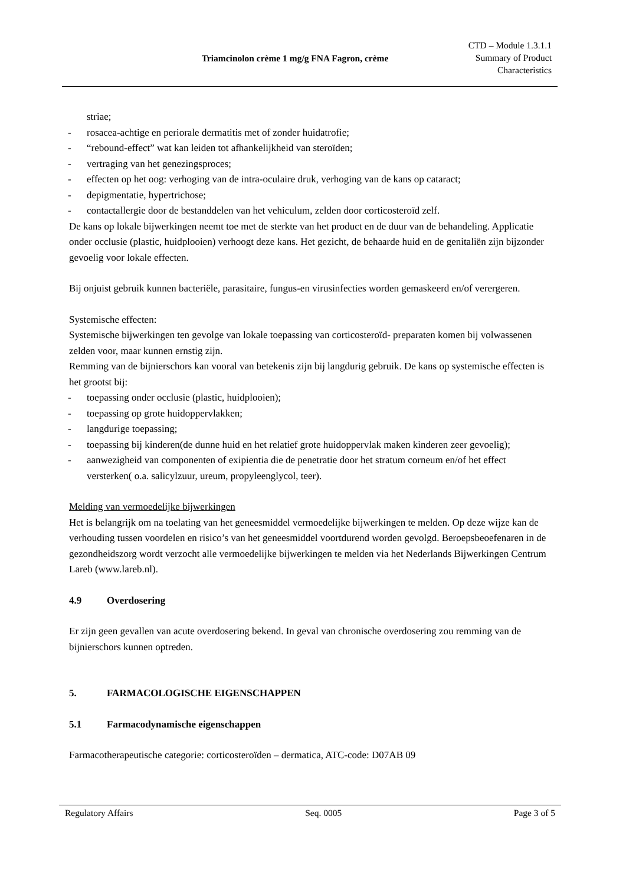Triamcinolon crème 1 mg/g FNA Fagron, crème
CTD – Module 1.3.1.1
Summary of Product
Characteristics
striae;
- rosacea-achtige en periorale dermatitis met of zonder huidatrofie;
- “rebound-effect” wat kan leiden tot afhankelijkheid van steroïden;
- vertraging van het genezingsproces;
- effecten op het oog: verhoging van de intra-oculaire druk, verhoging van de kans op cataract;
- depigmentatie, hypertrichose;
- contactallergie door de bestanddelen van het vehiculum, zelden door corticosteroïd zelf.
De kans op lokale bijwerkingen neemt toe met de sterkte van het product en de duur van de behandeling. Applicatie onder occlusie (plastic, huidplooien) verhoogt deze kans. Het gezicht, de behaarde huid en de genitaliën zijn bijzonder gevoelig voor lokale effecten.
Bij onjuist gebruik kunnen bacteriële, parasitaire, fungus-en virusinfecties worden gemaskeerd en/of verergeren.
Systemische effecten:
Systemische bijwerkingen ten gevolge van lokale toepassing van corticosteroïd- preparaten komen bij volwassenen zelden voor, maar kunnen ernstig zijn.
Remming van de bijnierschors kan vooral van betekenis zijn bij langdurig gebruik. De kans op systemische effecten is het grootst bij:
- toepassing onder occlusie (plastic, huidplooien);
- toepassing op grote huidoppervlakken;
- langdurige toepassing;
- toepassing bij kinderen(de dunne huid en het relatief grote huidoppervlak maken kinderen zeer gevoelig);
- aanwezigheid van componenten of exipientia die de penetratie door het stratum corneum en/of het effect versterken( o.a. salicylzuur, ureum, propyleenglycol, teer).
Melding van vermoedelijke bijwerkingen
Het is belangrijk om na toelating van het geneesmiddel vermoedelijke bijwerkingen te melden. Op deze wijze kan de verhouding tussen voordelen en risico’s van het geneesmiddel voortdurend worden gevolgd. Beroepsbeoefenaren in de gezondheidszorg wordt verzocht alle vermoedelijke bijwerkingen te melden via het Nederlands Bijwerkingen Centrum Lareb (www.lareb.nl).
4.9 Overdosering
Er zijn geen gevallen van acute overdosering bekend. In geval van chronische overdosering zou remming van de bijnierschors kunnen optreden.
5. FARMACOLOGISCHE EIGENSCHAPPEN
5.1 Farmacodynamische eigenschappen
Farmacotherapeutische categorie: corticosteroïden – dermatica, ATC-code: D07AB 09
Regulatory Affairs Seq. 0005 Page 3 of 5